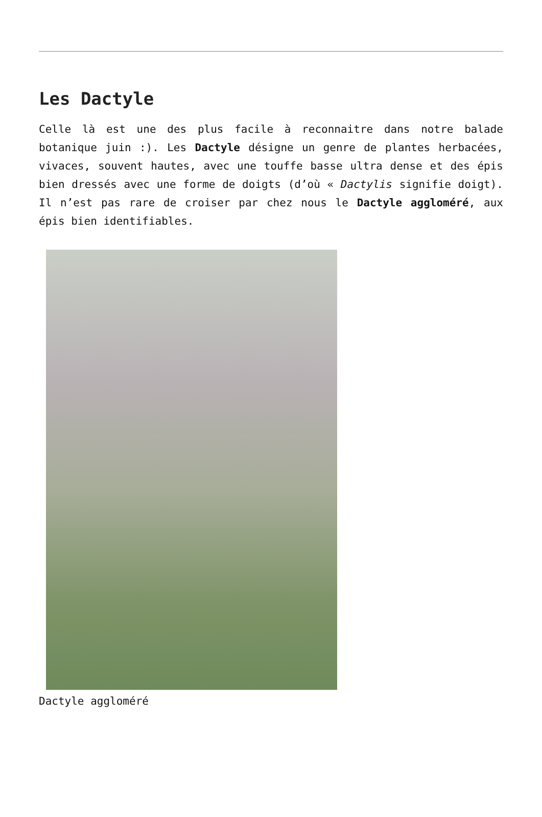Les Dactyle
Celle là est une des plus facile à reconnaitre dans notre balade botanique juin :). Les Dactyle désigne un genre de plantes herbacées, vivaces, souvent hautes, avec une touffe basse ultra dense et des épis bien dressés avec une forme de doigts (d’où « Dactylis signifie doigt). Il n’est pas rare de croiser par chez nous le Dactyle aggloméré, aux épis bien identifiables.
Dactyle aggloméré